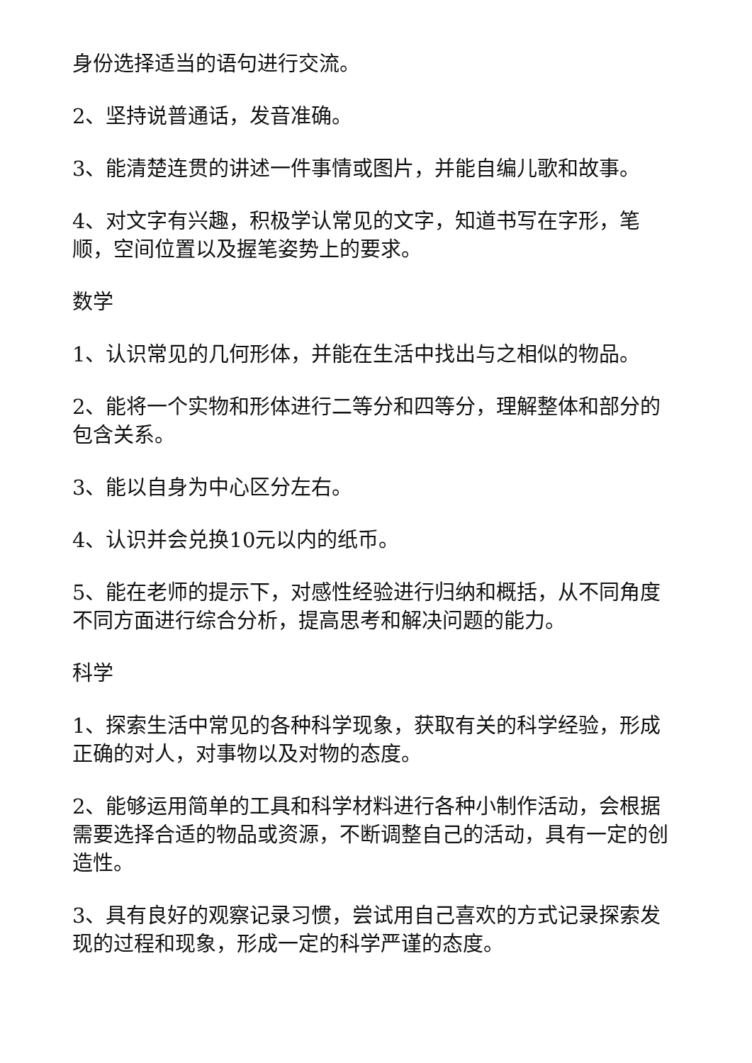身份选择适当的语句进行交流。
2、坚持说普通话，发音准确。
3、能清楚连贯的讲述一件事情或图片，并能自编儿歌和故事。
4、对文字有兴趣，积极学认常见的文字，知道书写在字形，笔顺，空间位置以及握笔姿势上的要求。
数学
1、认识常见的几何形体，并能在生活中找出与之相似的物品。
2、能将一个实物和形体进行二等分和四等分，理解整体和部分的包含关系。
3、能以自身为中心区分左右。
4、认识并会兑换10元以内的纸币。
5、能在老师的提示下，对感性经验进行归纳和概括，从不同角度不同方面进行综合分析，提高思考和解决问题的能力。
科学
1、探索生活中常见的各种科学现象，获取有关的科学经验，形成正确的对人，对事物以及对物的态度。
2、能够运用简单的工具和科学材料进行各种小制作活动，会根据需要选择合适的物品或资源，不断调整自己的活动，具有一定的创造性。
3、具有良好的观察记录习惯，尝试用自己喜欢的方式记录探索发现的过程和现象，形成一定的科学严谨的态度。